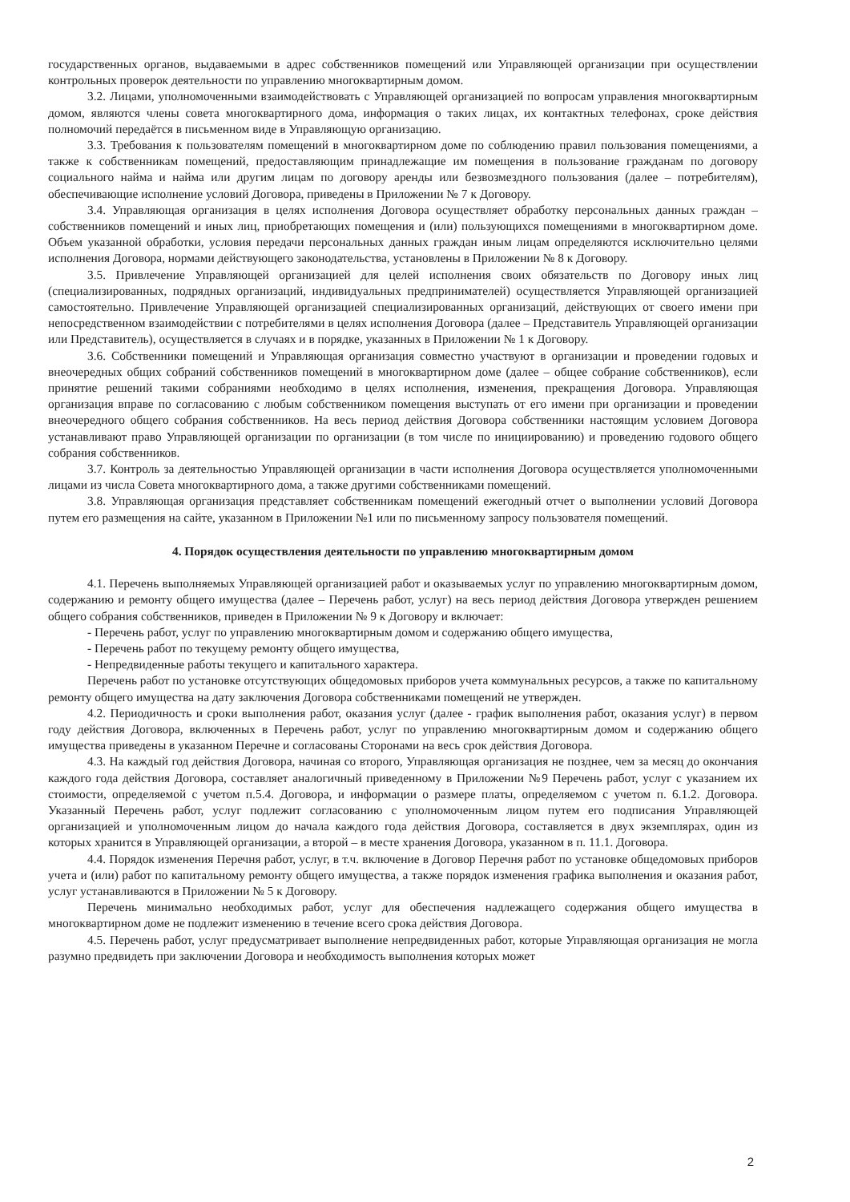государственных органов, выдаваемыми в адрес собственников помещений или Управляющей организации при осуществлении контрольных проверок деятельности по управлению многоквартирным домом.
3.2. Лицами, уполномоченными взаимодействовать с Управляющей организацией по вопросам управления многоквартирным домом, являются члены совета многоквартирного дома, информация о таких лицах, их контактных телефонах, сроке действия полномочий передаётся в письменном виде в Управляющую организацию.
3.3. Требования к пользователям помещений в многоквартирном доме по соблюдению правил пользования помещениями, а также к собственникам помещений, предоставляющим принадлежащие им помещения в пользование гражданам по договору социального найма и найма или другим лицам по договору аренды или безвозмездного пользования (далее – потребителям), обеспечивающие исполнение условий Договора, приведены в Приложении № 7 к Договору.
3.4. Управляющая организация в целях исполнения Договора осуществляет обработку персональных данных граждан – собственников помещений и иных лиц, приобретающих помещения и (или) пользующихся помещениями в многоквартирном доме. Объем указанной обработки, условия передачи персональных данных граждан иным лицам определяются исключительно целями исполнения Договора, нормами действующего законодательства, установлены в Приложении № 8 к Договору.
3.5. Привлечение Управляющей организацией для целей исполнения своих обязательств по Договору иных лиц (специализированных, подрядных организаций, индивидуальных предпринимателей) осуществляется Управляющей организацией самостоятельно. Привлечение Управляющей организацией специализированных организаций, действующих от своего имени при непосредственном взаимодействии с потребителями в целях исполнения Договора (далее – Представитель Управляющей организации или Представитель), осуществляется в случаях и в порядке, указанных в Приложении № 1 к Договору.
3.6. Собственники помещений и Управляющая организация совместно участвуют в организации и проведении годовых и внеочередных общих собраний собственников помещений в многоквартирном доме (далее – общее собрание собственников), если принятие решений такими собраниями необходимо в целях исполнения, изменения, прекращения Договора. Управляющая организация вправе по согласованию с любым собственником помещения выступать от его имени при организации и проведении внеочередного общего собрания собственников. На весь период действия Договора собственники настоящим условием Договора устанавливают право Управляющей организации по организации (в том числе по инициированию) и проведению годового общего собрания собственников.
3.7. Контроль за деятельностью Управляющей организации в части исполнения Договора осуществляется уполномоченными лицами из числа Совета многоквартирного дома, а также другими собственниками помещений.
3.8. Управляющая организация представляет собственникам помещений ежегодный отчет о выполнении условий Договора путем его размещения на сайте, указанном в Приложении №1 или по письменному запросу пользователя помещений.
4. Порядок осуществления деятельности по управлению многоквартирным домом
4.1. Перечень выполняемых Управляющей организацией работ и оказываемых услуг по управлению многоквартирным домом, содержанию и ремонту общего имущества (далее – Перечень работ, услуг) на весь период действия Договора утвержден решением общего собрания собственников, приведен в Приложении № 9 к Договору и включает:
- Перечень работ, услуг по управлению многоквартирным домом и содержанию общего имущества,
- Перечень работ по текущему ремонту общего имущества,
- Непредвиденные работы текущего и капитального характера.
Перечень работ по установке отсутствующих общедомовых приборов учета коммунальных ресурсов, а также по капитальному ремонту общего имущества на дату заключения Договора собственниками помещений не утвержден.
4.2. Периодичность и сроки выполнения работ, оказания услуг (далее - график выполнения работ, оказания услуг) в первом году действия Договора, включенных в Перечень работ, услуг по управлению многоквартирным домом и содержанию общего имущества приведены в указанном Перечне и согласованы Сторонами на весь срок действия Договора.
4.3. На каждый год действия Договора, начиная со второго, Управляющая организация не позднее, чем за месяц до окончания каждого года действия Договора, составляет аналогичный приведенному в Приложении №9 Перечень работ, услуг с указанием их стоимости, определяемой с учетом п.5.4. Договора, и информации о размере платы, определяемом с учетом п. 6.1.2. Договора. Указанный Перечень работ, услуг подлежит согласованию с уполномоченным лицом путем его подписания Управляющей организацией и уполномоченным лицом до начала каждого года действия Договора, составляется в двух экземплярах, один из которых хранится в Управляющей организации, а второй – в месте хранения Договора, указанном в п. 11.1. Договора.
4.4. Порядок изменения Перечня работ, услуг, в т.ч. включение в Договор Перечня работ по установке общедомовых приборов учета и (или) работ по капитальному ремонту общего имущества, а также порядок изменения графика выполнения и оказания работ, услуг устанавливаются в Приложении № 5 к Договору.
Перечень минимально необходимых работ, услуг для обеспечения надлежащего содержания общего имущества в многоквартирном доме не подлежит изменению в течение всего срока действия Договора.
4.5. Перечень работ, услуг предусматривает выполнение непредвиденных работ, которые Управляющая организация не могла разумно предвидеть при заключении Договора и необходимость выполнения которых может
2